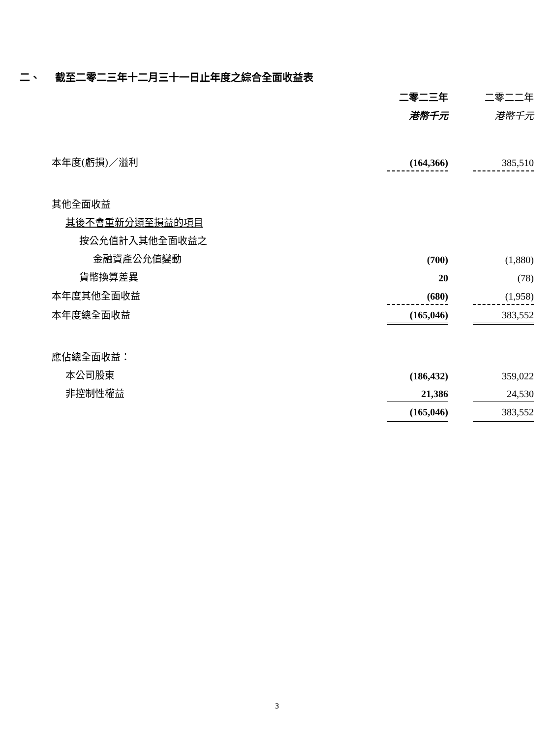二、 截至二零二三年十二月三十一日止年度之綜合全面收益表
| | 二零二三年 | | 二零二二年 |
| | 港幣千元 | | 港幣千元 |
| 本年度(虧損)／溢利 | (164,366) | | 385,510 |
| 其他全面收益 | | | |
| 其後不會重新分類至損益的項目 | | | |
| 按公允值計入其他全面收益之 | | | |
| 金融資產公允值變動 | (700) | | (1,880) |
| 貨幣換算差異 | 20 | | (78) |
| 本年度其他全面收益 | (680) | | (1,958) |
| 本年度總全面收益 | (165,046) | | 383,552 |
| 應佔總全面收益： | | | |
| 本公司股東 | (186,432) | | 359,022 |
| 非控制性權益 | 21,386 | | 24,530 |
| | (165,046) | | 383,552 |
3